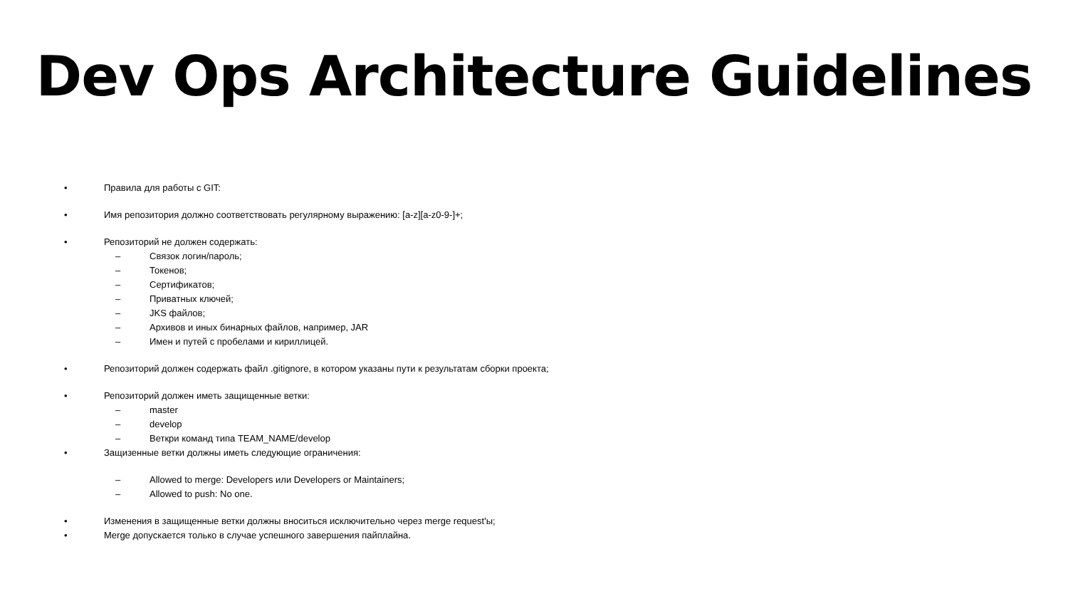Dev Ops Architecture Guidelines
• Правила для работы с GIT:
• Имя репозитория должно соответствовать регулярному выражению: [a-z][a-z0-9-]+;
• Репозиторий не должен содержать:
– Связок логин/пароль;
– Токенов;
– Сертификатов;
– Приватных ключей;
– JKS файлов;
– Архивов и иных бинарных файлов, например, JAR
– Имен и путей с пробелами и кириллицей.
• Репозиторий должен содержать файл .gitignore, в котором указаны пути к результатам сборки проекта;
• Репозиторий должен иметь защищенные ветки:
– master
– develop
– Веткри команд типа TEAM_NAME/develop
• Защизенные ветки должны иметь следующие ограничения:
– Allowed to merge: Developers или Developers or Maintainers;
– Allowed to push: No one.
• Изменения в защищенные ветки должны вноситься исключительно через merge request'ы;
• Merge допускается только в случае успешного завершения пайплайна.